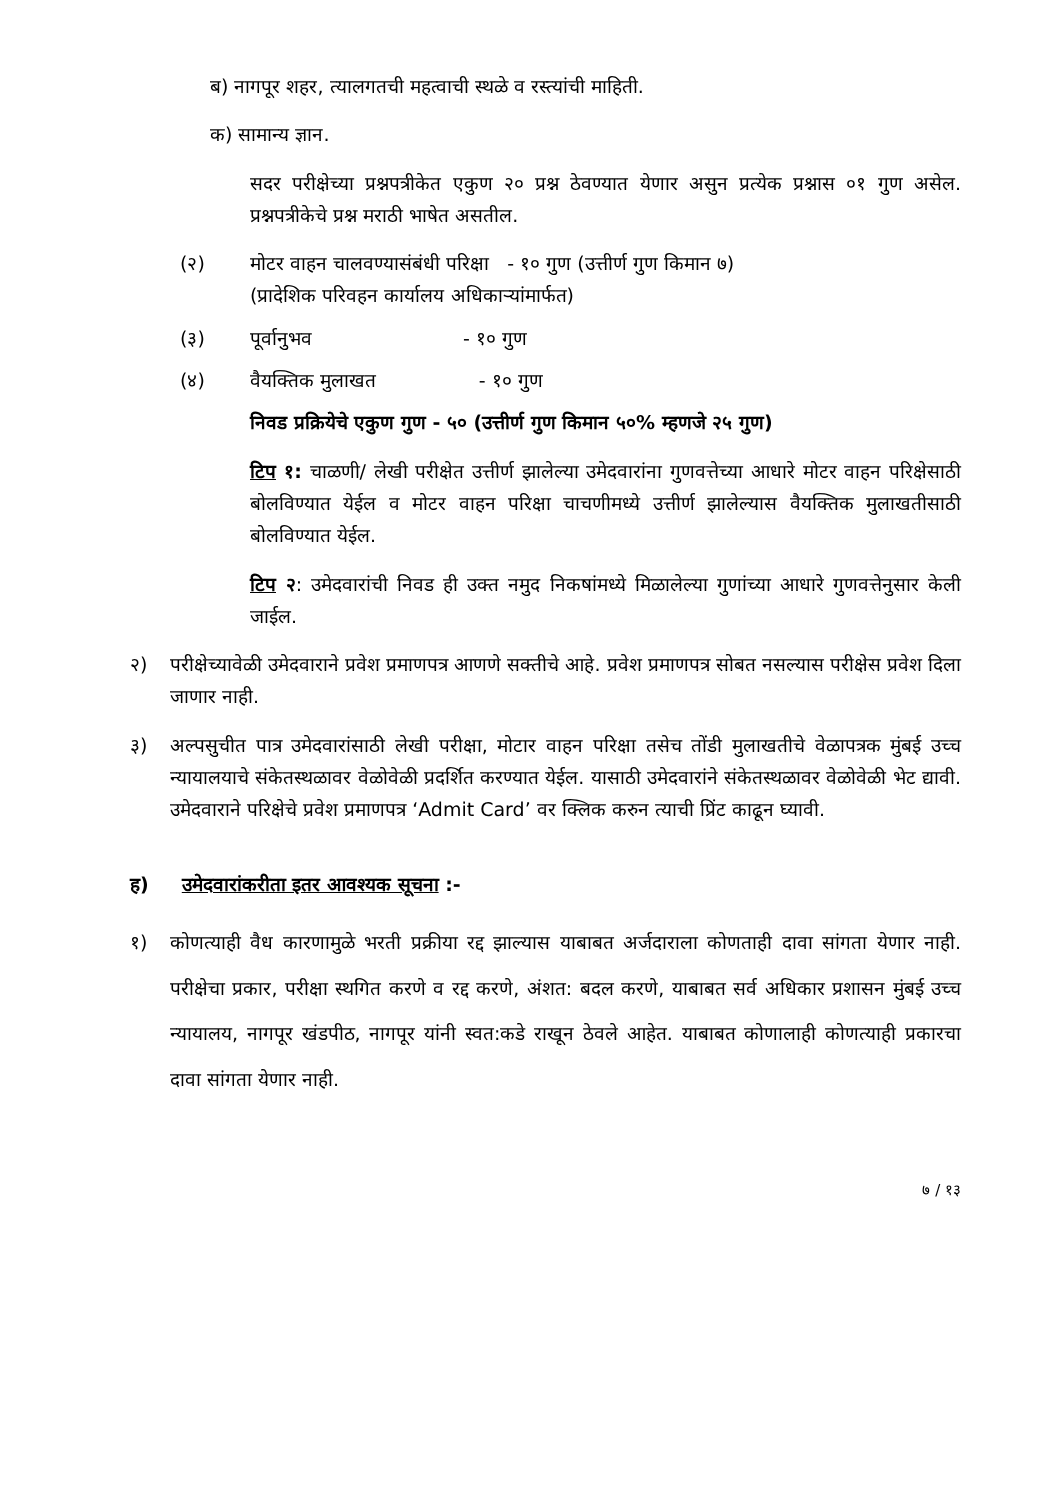ब) नागपूर शहर, त्यालगतची महत्वाची स्थळे व रस्त्यांची माहिती.
क) सामान्य ज्ञान.
सदर परीक्षेच्या प्रश्नपत्रीकेत एकुण २० प्रश्न ठेवण्यात येणार असुन प्रत्येक प्रश्नास ०१ गुण असेल. प्रश्नपत्रीकेचे प्रश्न मराठी भाषेत असतील.
(२) मोटर वाहन चालवण्यासंबंधी परिक्षा - १० गुण (उत्तीर्ण गुण किमान ७)
(प्रादेशिक परिवहन कार्यालय अधिकाऱ्यांमार्फत)
(३) पूर्वानुभव - १० गुण
(४) वैयक्तिक मुलाखत - १० गुण
निवड प्रक्रियेचे एकुण गुण - ५० (उत्तीर्ण गुण किमान ५०% म्हणजे २५ गुण)
टिप १: चाळणी/ लेखी परीक्षेत उत्तीर्ण झालेल्या उमेदवारांना गुणवत्तेच्या आधारे मोटर वाहन परिक्षेसाठी बोलविण्यात येईल व मोटर वाहन परिक्षा चाचणीमध्ये उत्तीर्ण झालेल्यास वैयक्तिक मुलाखतीसाठी बोलविण्यात येईल.
टिप २: उमेदवारांची निवड ही उक्त नमुद निकषांमध्ये मिळालेल्या गुणांच्या आधारे गुणवत्तेनुसार केली जाईल.
२) परीक्षेच्यावेळी उमेदवाराने प्रवेश प्रमाणपत्र आणणे सक्तीचे आहे. प्रवेश प्रमाणपत्र सोबत नसल्यास परीक्षेस प्रवेश दिला जाणार नाही.
३) अल्पसुचीत पात्र उमेदवारांसाठी लेखी परीक्षा, मोटार वाहन परिक्षा तसेच तोंडी मुलाखतीचे वेळापत्रक मुंबई उच्च न्यायालयाचे संकेतस्थळावर वेळोवेळी प्रदर्शित करण्यात येईल. यासाठी उमेदवारांने संकेतस्थळावर वेळोवेळी भेट द्यावी. उमेदवाराने परिक्षेचे प्रवेश प्रमाणपत्र ‘Admit Card’ वर क्लिक करुन त्याची प्रिंट काढून घ्यावी.
ह) उमेदवारांकरीता इतर आवश्यक सूचना :-
१) कोणत्याही वैध कारणामुळे भरती प्रक्रीया रद्द झाल्यास याबाबत अर्जदाराला कोणताही दावा सांगता येणार नाही. परीक्षेचा प्रकार, परीक्षा स्थगित करणे व रद्द करणे, अंशत: बदल करणे, याबाबत सर्व अधिकार प्रशासन मुंबई उच्च न्यायालय, नागपूर खंडपीठ, नागपूर यांनी स्वत:कडे राखून ठेवले आहेत. याबाबत कोणालाही कोणत्याही प्रकारचा दावा सांगता येणार नाही.
७ / १३